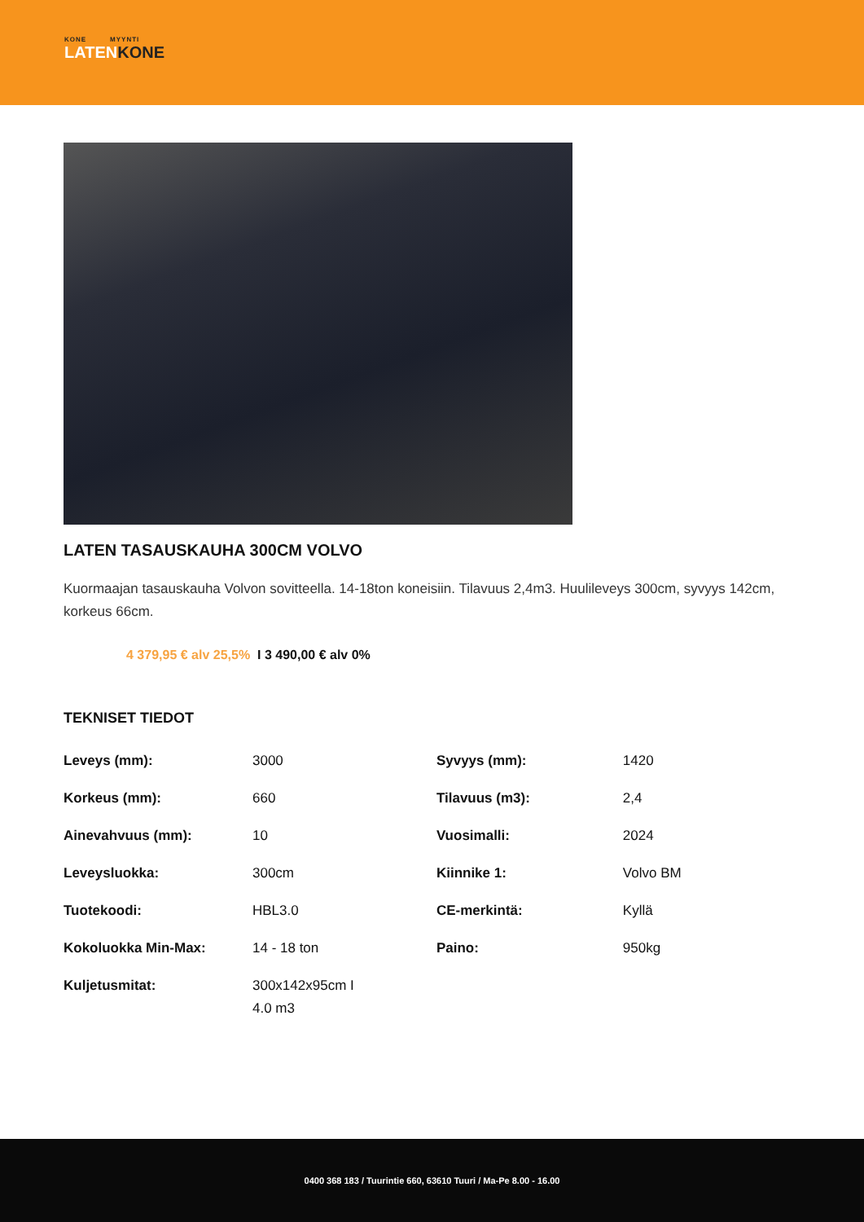KONE MYYNTI
LATENKONE
LATEN TASAUSKAUHA 300CM VOLVO
Kuormaajan tasauskauha Volvon sovitteella. 14-18ton koneisiin. Tilavuus 2,4m3. Huulileveys 300cm, syvyys 142cm, korkeus 66cm.
4 379,95 € alv 25,5% I 3 490,00 € alv 0%
TEKNISET TIEDOT
| Leveys (mm): | 3000 | Syvyys (mm): | 1420 |
| Korkeus (mm): | 660 | Tilavuus (m3): | 2,4 |
| Ainevahvuus (mm): | 10 | Vuosimalli: | 2024 |
| Leveysluokka: | 300cm | Kiinnike 1: | Volvo BM |
| Tuotekoodi: | HBL3.0 | CE-merkintä: | Kyllä |
| Kokoluokka Min-Max: | 14 - 18 ton | Paino: | 950kg |
| Kuljetusmitat: | 300x142x95cm I 4.0 m3 | | |
0400 368 183 / Tuurintie 660, 63610 Tuuri / Ma-Pe 8.00 - 16.00